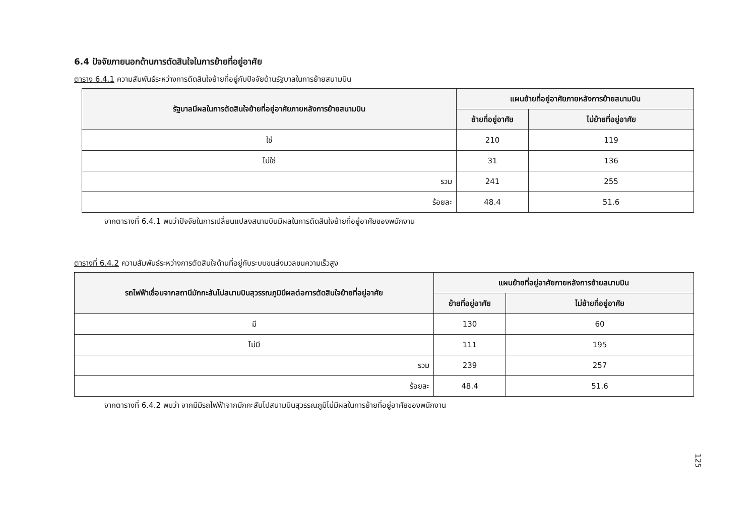6.4 ปัจจัยภายนอกด้านการตัดสินใจในการย้ายที่อยู่อาศัย
ตาราง 6.4.1 ความสัมพันธ์ระหว่างการตัดสินใจย้ายที่อยู่กับปัจจัยด้านรัฐบาลในการย้ายสนามบิน
| รัฐบาลมีผลในการตัดสินใจย้ายที่อยู่อาศัยภายหลังการย้ายสนามบิน | แผนย้ายที่อยู่อาศัยภายหลังการย้ายสนามบิน | |
| --- | --- | --- |
| | ย้ายที่อยู่อาศัย | ไม่ย้ายที่อยู่อาศัย |
| ใช่ | 210 | 119 |
| ไม่ใช่ | 31 | 136 |
| รวม | 241 | 255 |
| ร้อยละ | 48.4 | 51.6 |
จากตารางที่ 6.4.1 พบว่าปัจจัยในการเปลี่ยนแปลงสนามบินมีผลในการตัดสินใจย้ายที่อยู่อาศัยของพนักงาน
ตารางที่ 6.4.2 ความสัมพันธ์ระหว่างการตัดสินใจด้านที่อยู่กับระบบขนส่งมวลชนความเร็วสูง
| รถไฟฟ้าเชื่อมจากสถานีมักกะสันไปสนามบินสุวรรณภูมิมีผลต่อการตัดสินใจย้ายที่อยู่อาศัย | แผนย้ายที่อยู่อาศัยภายหลังการย้ายสนามบิน | |
| --- | --- | --- |
| | ย้ายที่อยู่อาศัย | ไม่ย้ายที่อยู่อาศัย |
| มี | 130 | 60 |
| ไม่มี | 111 | 195 |
| รวม | 239 | 257 |
| ร้อยละ | 48.4 | 51.6 |
จากตารางที่ 6.4.2 พบว่า จากมีมีรถไฟฟ้าจากมักกะสันไปสนามบินสุวรรณภูมิไม่มีผลในการย้ายที่อยู่อาศัยของพนักงาน
125